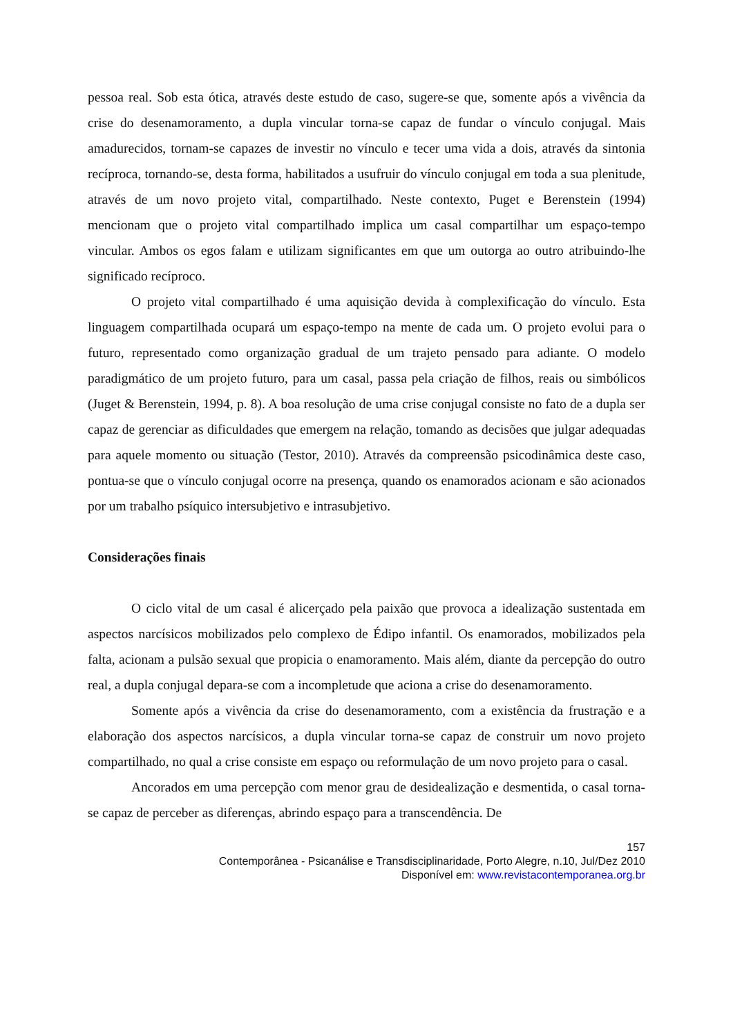pessoa real. Sob esta ótica, através deste estudo de caso, sugere-se que, somente após a vivência da crise do desenamoramento, a dupla vincular torna-se capaz de fundar o vínculo conjugal. Mais amadurecidos, tornam-se capazes de investir no vínculo e tecer uma vida a dois, através da sintonia recíproca, tornando-se, desta forma, habilitados a usufruir do vínculo conjugal em toda a sua plenitude, através de um novo projeto vital, compartilhado. Neste contexto, Puget e Berenstein (1994) mencionam que o projeto vital compartilhado implica um casal compartilhar um espaço-tempo vincular. Ambos os egos falam e utilizam significantes em que um outorga ao outro atribuindo-lhe significado recíproco.
O projeto vital compartilhado é uma aquisição devida à complexificação do vínculo. Esta linguagem compartilhada ocupará um espaço-tempo na mente de cada um. O projeto evolui para o futuro, representado como organização gradual de um trajeto pensado para adiante. O modelo paradigmático de um projeto futuro, para um casal, passa pela criação de filhos, reais ou simbólicos (Juget & Berenstein, 1994, p. 8). A boa resolução de uma crise conjugal consiste no fato de a dupla ser capaz de gerenciar as dificuldades que emergem na relação, tomando as decisões que julgar adequadas para aquele momento ou situação (Testor, 2010). Através da compreensão psicodinâmica deste caso, pontua-se que o vínculo conjugal ocorre na presença, quando os enamorados acionam e são acionados por um trabalho psíquico intersubjetivo e intrasubjetivo.
Considerações finais
O ciclo vital de um casal é alicerçado pela paixão que provoca a idealização sustentada em aspectos narcísicos mobilizados pelo complexo de Édipo infantil. Os enamorados, mobilizados pela falta, acionam a pulsão sexual que propicia o enamoramento. Mais além, diante da percepção do outro real, a dupla conjugal depara-se com a incompletude que aciona a crise do desenamoramento.
Somente após a vivência da crise do desenamoramento, com a existência da frustração e a elaboração dos aspectos narcísicos, a dupla vincular torna-se capaz de construir um novo projeto compartilhado, no qual a crise consiste em espaço ou reformulação de um novo projeto para o casal.
Ancorados em uma percepção com menor grau de desidealização e desmentida, o casal torna-se capaz de perceber as diferenças, abrindo espaço para a transcendência. De
157
Contemporânea - Psicanálise e Transdisciplinaridade, Porto Alegre, n.10, Jul/Dez 2010
Disponível em: www.revistacontemporanea.org.br